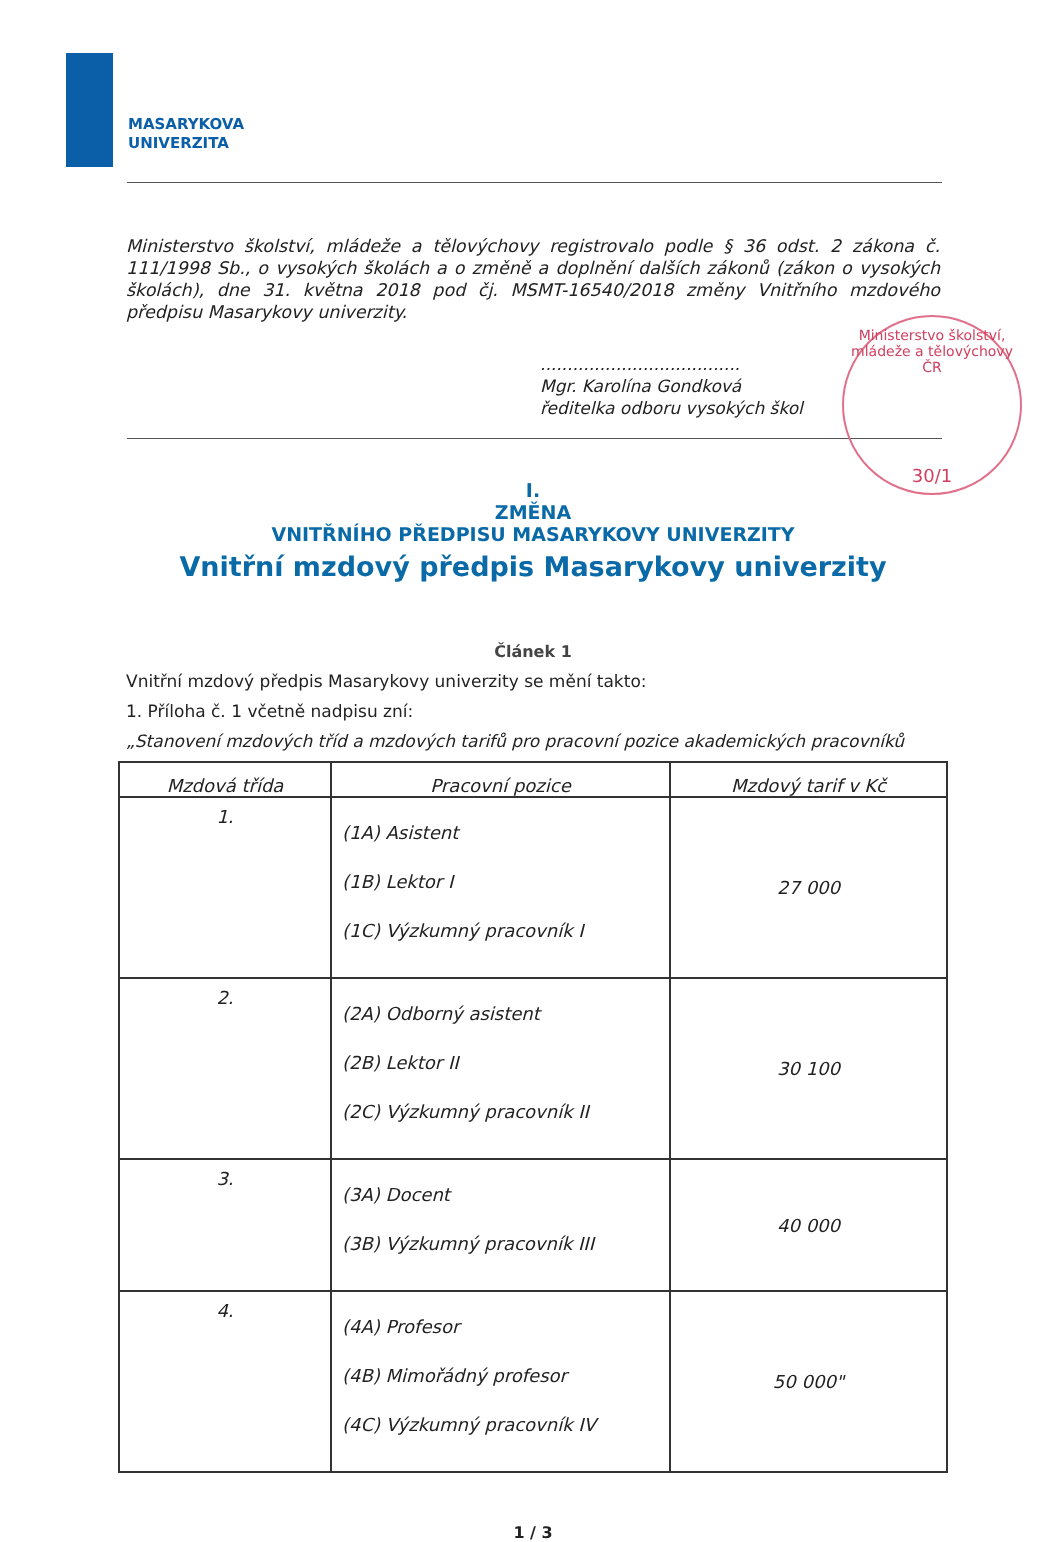MASARYKOVA
UNIVERZITA
Ministerstvo školství, mládeže a tělovýchovy ČR
30/1
Ministerstvo školství, mládeže a tělovýchovy registrovalo podle § 36 odst. 2 zákona č. 111/1998 Sb., o vysokých školách a o změně a doplnění dalších zákonů (zákon o vysokých školách), dne 31. května 2018 pod čj. MSMT-16540/2018 změny Vnitřního mzdového předpisu Masarykovy univerzity.
.....................................
Mgr. Karolína Gondková
ředitelka odboru vysokých škol
I.
ZMĚNA
VNITŘNÍHO PŘEDPISU MASARYKOVY UNIVERZITY
Vnitřní mzdový předpis Masarykovy univerzity
Článek 1
Vnitřní mzdový předpis Masarykovy univerzity se mění takto:
1. Příloha č. 1 včetně nadpisu zní:
„Stanovení mzdových tříd a mzdových tarifů pro pracovní pozice akademických pracovníků
| Mzdová třída | Pracovní pozice | Mzdový tarif v Kč |
| --- | --- | --- |
| 1. | (1A) Asistent (1B) Lektor I (1C) Výzkumný pracovník I | 27 000 |
| 2. | (2A) Odborný asistent (2B) Lektor II (2C) Výzkumný pracovník II | 30 100 |
| 3. | (3A) Docent (3B) Výzkumný pracovník III | 40 000 |
| 4. | (4A) Profesor (4B) Mimořádný profesor (4C) Výzkumný pracovník IV | 50 000" |
1 / 3